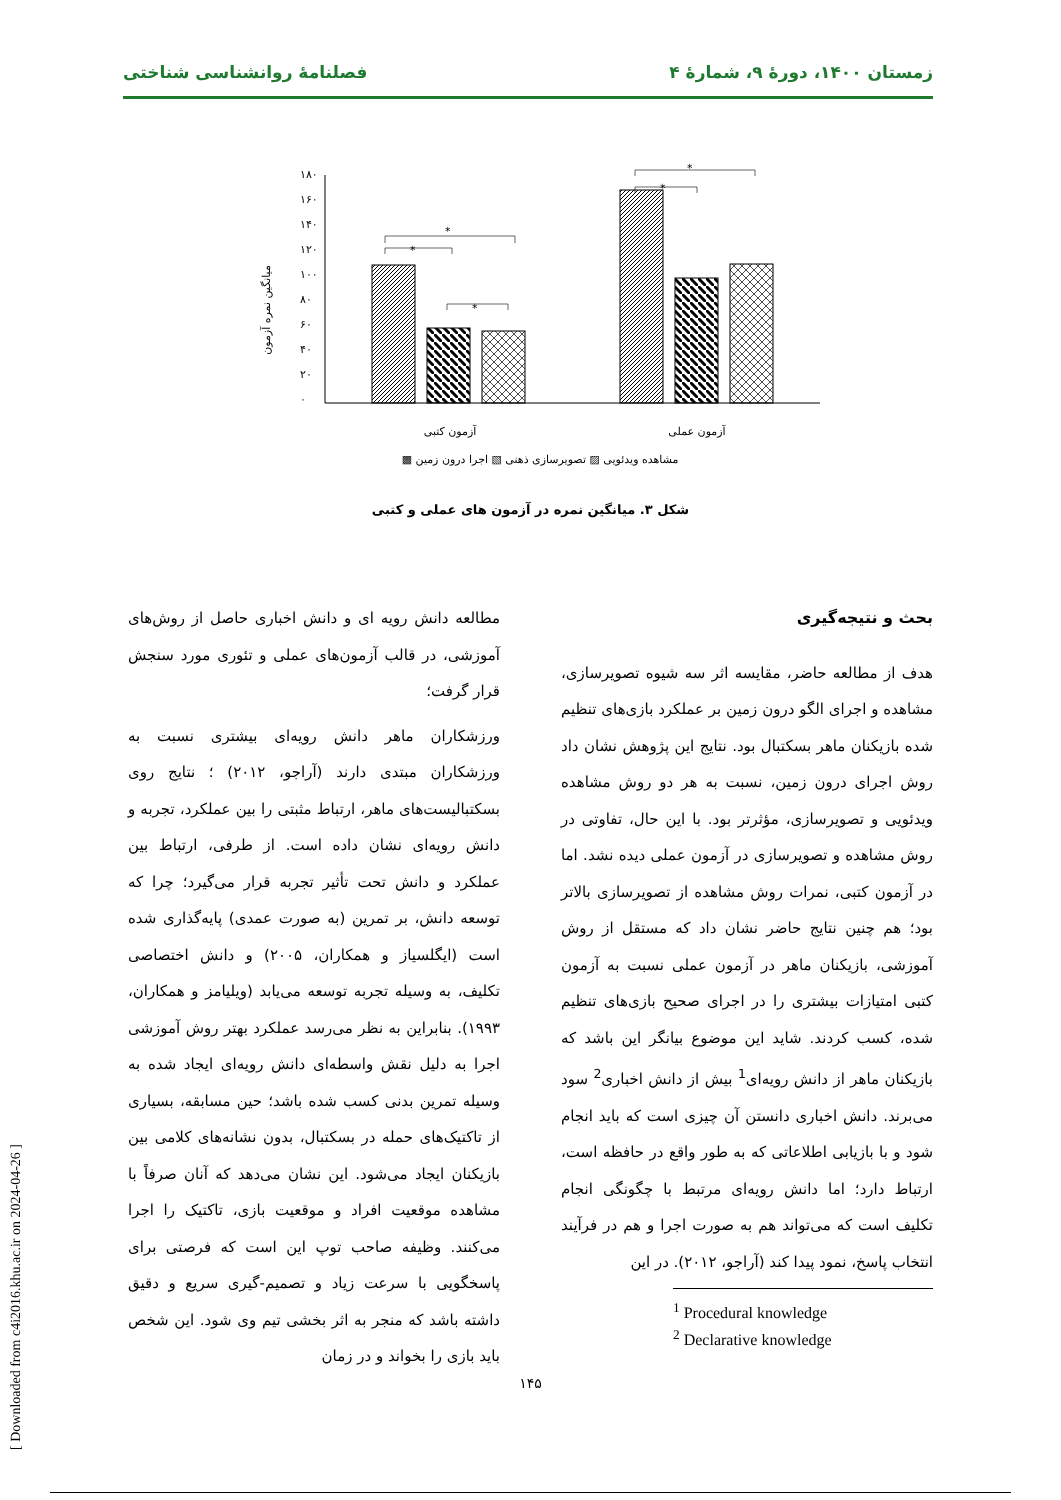زمستان ۱۴۰۰، دورهٔ ۹، شمارهٔ ۴ فصلنامهٔ روانشناسی شناختی
۱۸۰
۱۶۰
۱۴۰
۱۲۰
۱۰۰
۸۰
۶۰
۴۰
۲۰
۰
میانگین نمره آزمون
*
*
*
*
*
آزمون کتبی
آزمون عملی
مشاهده ویدئویی ▨ تصویرسازی ذهنی ▧ اجرا درون زمین ▩
شکل ۳. میانگین نمره در آزمون های عملی و کتبی
بحث و نتیجه‌گیری
هدف از مطالعه حاضر، مقایسه اثر سه شیوه تصویرسازی، مشاهده و اجرای الگو درون زمین بر عملکرد بازی‌های تنظیم شده بازیکنان ماهر بسکتبال بود. نتایج این پژوهش نشان داد روش اجرای درون زمین، نسبت به هر دو روش مشاهده ویدئویی و تصویرسازی، مؤثرتر بود. با این حال، تفاوتی در روش مشاهده و تصویرسازی در آزمون عملی دیده نشد. اما در آزمون کتبی، نمرات روش مشاهده از تصویرسازی بالاتر بود؛ هم چنین نتایج حاضر نشان داد که مستقل از روش آموزشی، بازیکنان ماهر در آزمون عملی نسبت به آزمون کتبی امتیازات بیشتری را در اجرای صحیح بازی‌های تنظیم شده، کسب کردند. شاید این موضوع بیانگر این باشد که بازیکنان ماهر از دانش رویه‌ای<sup>1</sup> بیش از دانش اخباری<sup>2</sup> سود می‌برند. دانش اخباری دانستن آن چیزی است که باید انجام شود و با بازیابی اطلاعاتی که به طور واقع در حافظه است، ارتباط دارد؛ اما دانش رویه‌ای مرتبط با چگونگی انجام تکلیف است که می‌تواند هم به صورت اجرا و هم در فرآیند انتخاب پاسخ، نمود پیدا کند (آراجو، ۲۰۱۲). در این
<sup>1</sup> Procedural knowledge
<sup>2</sup> Declarative knowledge
مطالعه دانش رویه ای و دانش اخباری حاصل از روش‌های آموزشی، در قالب آزمون‌های عملی و تئوری مورد سنجش قرار گرفت؛
ورزشکاران ماهر دانش رویه‌ای بیشتری نسبت به ورزشکاران مبتدی دارند (آراجو، ۲۰۱۲) ؛ نتایج روی بسکتبالیست‌های ماهر، ارتباط مثبتی را بین عملکرد، تجربه و دانش رویه‌ای نشان داده است. از طرفی، ارتباط بین عملکرد و دانش تحت تأثیر تجربه قرار می‌گیرد؛ چرا که توسعه دانش، بر تمرین (به صورت عمدی) پایه‌گذاری شده است (ایگلسیاز و همکاران، ۲۰۰۵) و دانش اختصاصی تکلیف، به وسیله تجربه توسعه می‌یابد (ویلیامز و همکاران، ۱۹۹۳). بنابراین به نظر می‌رسد عملکرد بهتر روش آموزشی اجرا به دلیل نقش واسطه‌ای دانش رویه‌ای ایجاد شده به وسیله تمرین بدنی کسب شده باشد؛ حین مسابقه، بسیاری از تاکتیک‌های حمله در بسکتبال، بدون نشانه‌های کلامی بین بازیکنان ایجاد می‌شود. این نشان می‌دهد که آنان صرفاً با مشاهده موقعیت افراد و موقعیت بازی، تاکتیک را اجرا می‌کنند. وظیفه صاحب توپ این است که فرصتی برای پاسخگویی با سرعت زیاد و تصمیم-گیری سریع و دقیق داشته باشد که منجر به اثر بخشی تیم وی شود. این شخص باید بازی را بخواند و در زمان
۱۴۵
[ Downloaded from c4i2016.khu.ac.ir on 2024-04-26 ]